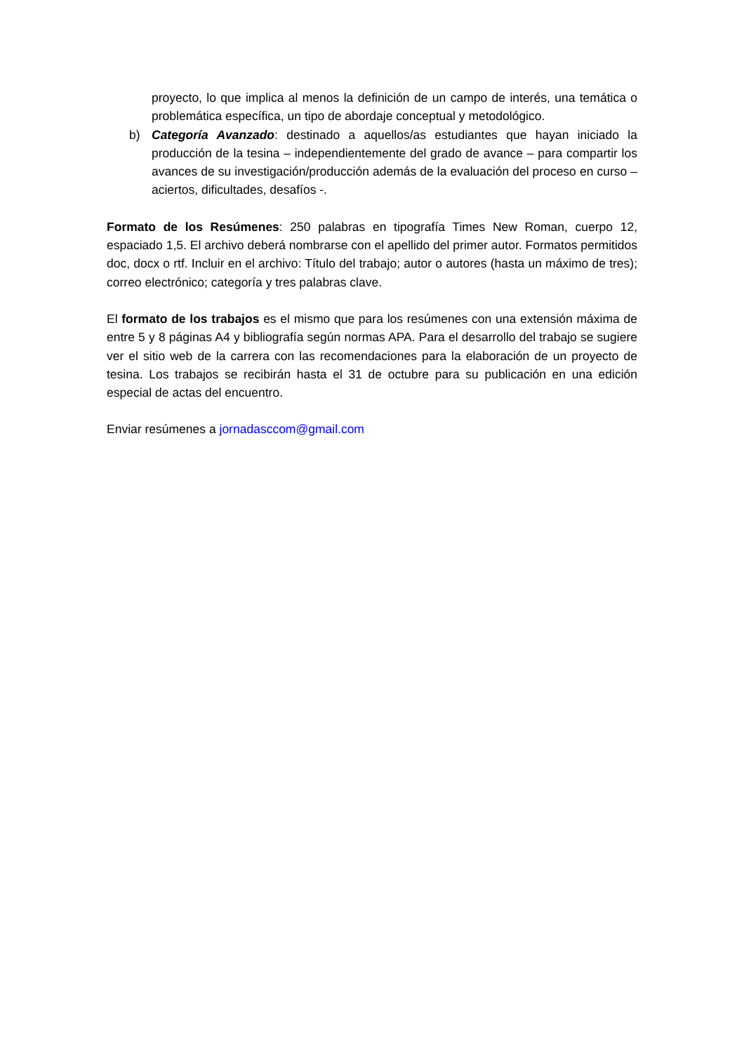proyecto, lo que implica al menos la definición de un campo de interés, una temática o problemática específica, un tipo de abordaje conceptual y metodológico.
b) Categoría Avanzado: destinado a aquellos/as estudiantes que hayan iniciado la producción de la tesina – independientemente del grado de avance – para compartir los avances de su investigación/producción además de la evaluación del proceso en curso – aciertos, dificultades, desafíos -.
Formato de los Resúmenes: 250 palabras en tipografía Times New Roman, cuerpo 12, espaciado 1,5. El archivo deberá nombrarse con el apellido del primer autor. Formatos permitidos doc, docx o rtf. Incluir en el archivo: Título del trabajo; autor o autores (hasta un máximo de tres); correo electrónico; categoría y tres palabras clave.
El formato de los trabajos es el mismo que para los resúmenes con una extensión máxima de entre 5 y 8 páginas A4 y bibliografía según normas APA. Para el desarrollo del trabajo se sugiere ver el sitio web de la carrera con las recomendaciones para la elaboración de un proyecto de tesina. Los trabajos se recibirán hasta el 31 de octubre para su publicación en una edición especial de actas del encuentro.
Enviar resúmenes a jornadasccom@gmail.com